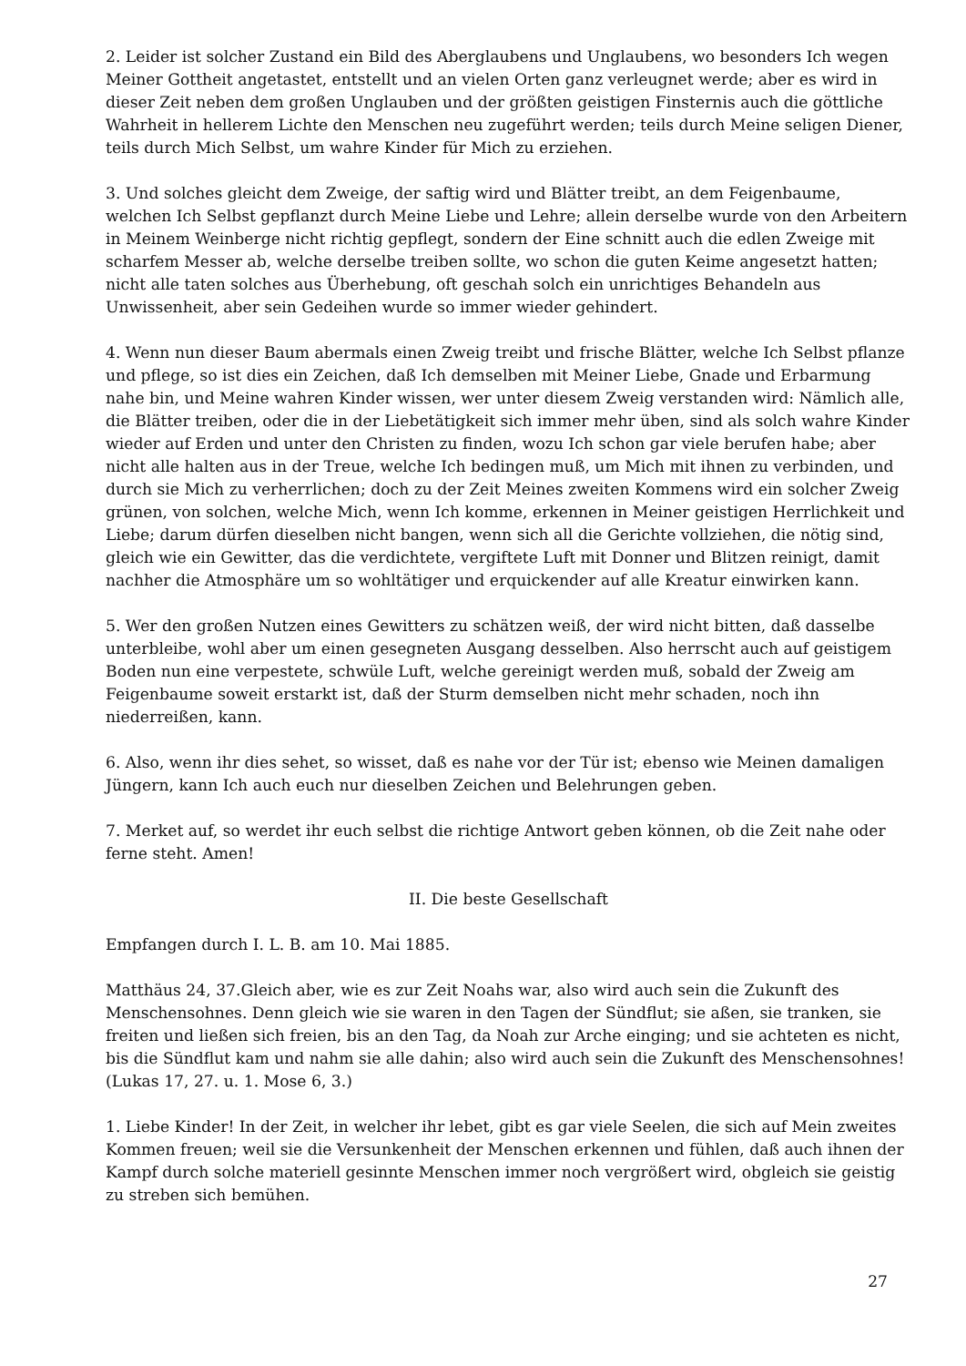2. Leider ist solcher Zustand ein Bild des Aberglaubens und Unglaubens, wo besonders Ich wegen Meiner Gottheit angetastet, entstellt und an vielen Orten ganz verleugnet werde; aber es wird in dieser Zeit neben dem großen Unglauben und der größten geistigen Finsternis auch die göttliche Wahrheit in hellerem Lichte den Menschen neu zugeführt werden; teils durch Meine seligen Diener, teils durch Mich Selbst, um wahre Kinder für Mich zu erziehen.
3. Und solches gleicht dem Zweige, der saftig wird und Blätter treibt, an dem Feigenbaume, welchen Ich Selbst gepflanzt durch Meine Liebe und Lehre; allein derselbe wurde von den Arbeitern in Meinem Weinberge nicht richtig gepflegt, sondern der Eine schnitt auch die edlen Zweige mit scharfem Messer ab, welche derselbe treiben sollte, wo schon die guten Keime angesetzt hatten; nicht alle taten solches aus Überhebung, oft geschah solch ein unrichtiges Behandeln aus Unwissenheit, aber sein Gedeihen wurde so immer wieder gehindert.
4. Wenn nun dieser Baum abermals einen Zweig treibt und frische Blätter, welche Ich Selbst pflanze und pflege, so ist dies ein Zeichen, daß Ich demselben mit Meiner Liebe, Gnade und Erbarmung nahe bin, und Meine wahren Kinder wissen, wer unter diesem Zweig verstanden wird: Nämlich alle, die Blätter treiben, oder die in der Liebetätigkeit sich immer mehr üben, sind als solch wahre Kinder wieder auf Erden und unter den Christen zu finden, wozu Ich schon gar viele berufen habe; aber nicht alle halten aus in der Treue, welche Ich bedingen muß, um Mich mit ihnen zu verbinden, und durch sie Mich zu verherrlichen; doch zu der Zeit Meines zweiten Kommens wird ein solcher Zweig grünen, von solchen, welche Mich, wenn Ich komme, erkennen in Meiner geistigen Herrlichkeit und Liebe; darum dürfen dieselben nicht bangen, wenn sich all die Gerichte vollziehen, die nötig sind, gleich wie ein Gewitter, das die verdichtete, vergiftete Luft mit Donner und Blitzen reinigt, damit nachher die Atmosphäre um so wohltätiger und erquickender auf alle Kreatur einwirken kann.
5. Wer den großen Nutzen eines Gewitters zu schätzen weiß, der wird nicht bitten, daß dasselbe unterbleibe, wohl aber um einen gesegneten Ausgang desselben. Also herrscht auch auf geistigem Boden nun eine verpestete, schwüle Luft, welche gereinigt werden muß, sobald der Zweig am Feigenbaume soweit erstarkt ist, daß der Sturm demselben nicht mehr schaden, noch ihn niederreißen, kann.
6. Also, wenn ihr dies sehet, so wisset, daß es nahe vor der Tür ist; ebenso wie Meinen damaligen Jüngern, kann Ich auch euch nur dieselben Zeichen und Belehrungen geben.
7. Merket auf, so werdet ihr euch selbst die richtige Antwort geben können, ob die Zeit nahe oder ferne steht. Amen!
II. Die beste Gesellschaft
Empfangen durch I. L. B. am 10. Mai 1885.
Matthäus 24, 37.Gleich aber, wie es zur Zeit Noahs war, also wird auch sein die Zukunft des Menschensohnes. Denn gleich wie sie waren in den Tagen der Sündflut; sie aßen, sie tranken, sie freiten und ließen sich freien, bis an den Tag, da Noah zur Arche einging; und sie achteten es nicht, bis die Sündflut kam und nahm sie alle dahin; also wird auch sein die Zukunft des Menschensohnes! (Lukas 17, 27. u. 1. Mose 6, 3.)
1. Liebe Kinder! In der Zeit, in welcher ihr lebet, gibt es gar viele Seelen, die sich auf Mein zweites Kommen freuen; weil sie die Versunkenheit der Menschen erkennen und fühlen, daß auch ihnen der Kampf durch solche materiell gesinnte Menschen immer noch vergrößert wird, obgleich sie geistig zu streben sich bemühen.
27